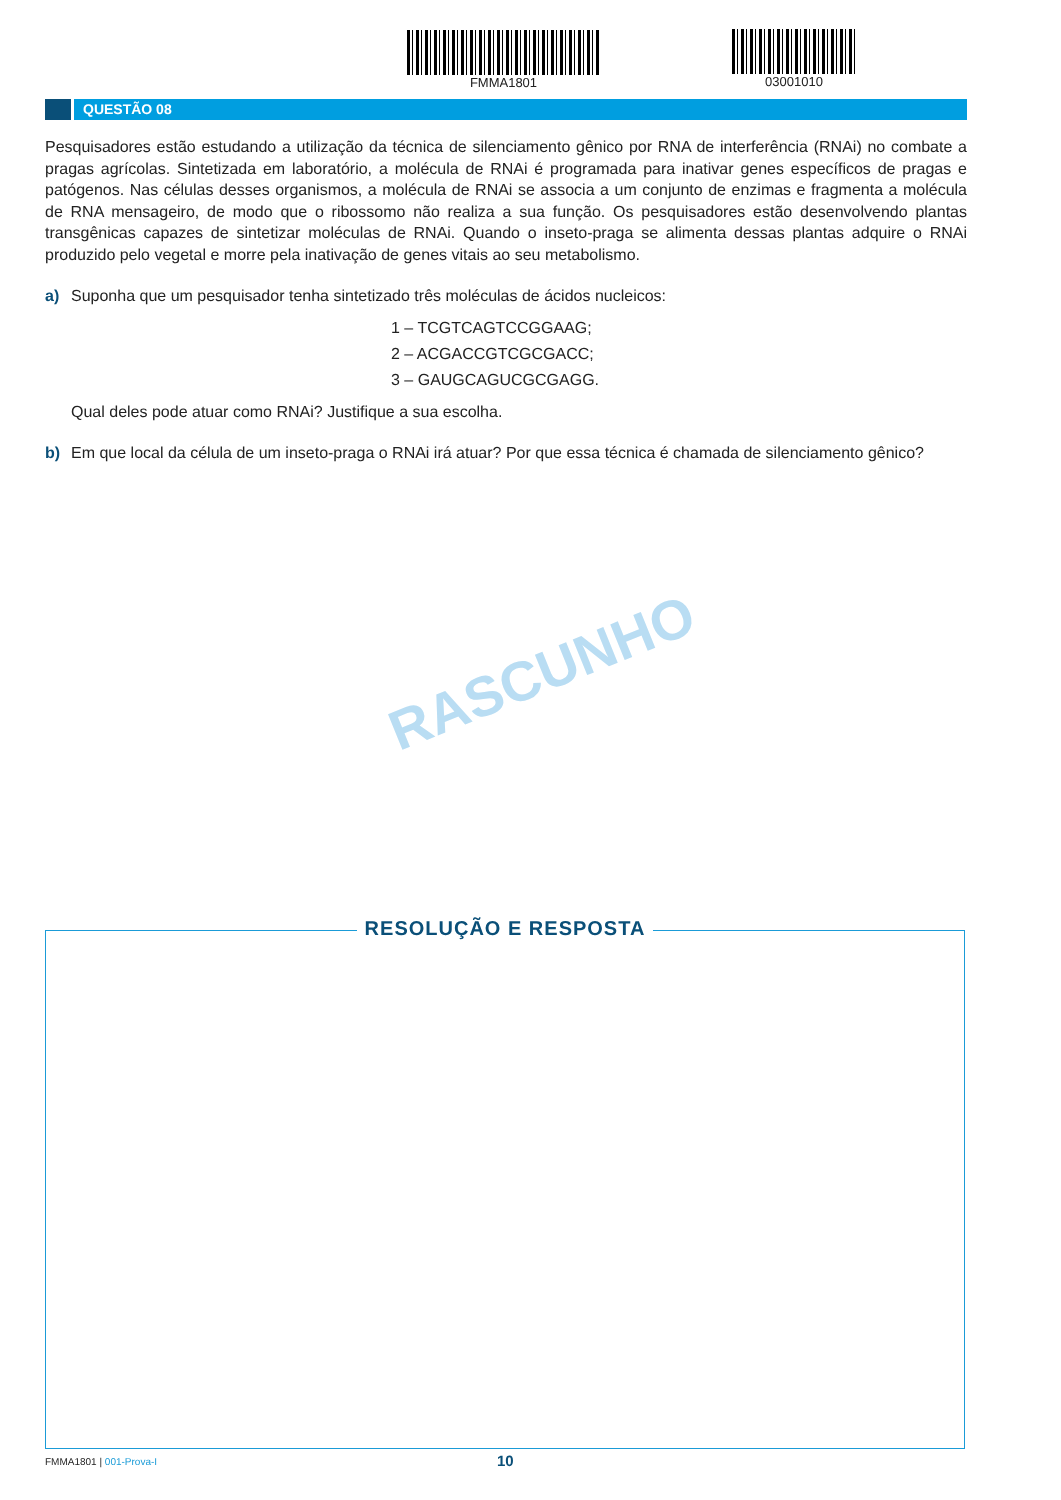FMMA1801 03001010
QUESTÃO 08
Pesquisadores estão estudando a utilização da técnica de silenciamento gênico por RNA de interferência (RNAi) no combate a pragas agrícolas. Sintetizada em laboratório, a molécula de RNAi é programada para inativar genes específicos de pragas e patógenos. Nas células desses organismos, a molécula de RNAi se associa a um conjunto de enzimas e fragmenta a molécula de RNA mensageiro, de modo que o ribossomo não realiza a sua função. Os pesquisadores estão desenvolvendo plantas transgênicas capazes de sintetizar moléculas de RNAi. Quando o inseto-praga se alimenta dessas plantas adquire o RNAi produzido pelo vegetal e morre pela inativação de genes vitais ao seu metabolismo.
a) Suponha que um pesquisador tenha sintetizado três moléculas de ácidos nucleicos:
1 – TCGTCAGTCCGGAAG;
2 – ACGACCGTCGCGACC;
3 – GAUGCAGUCGCGAGG.
Qual deles pode atuar como RNAi? Justifique a sua escolha.
b) Em que local da célula de um inseto-praga o RNAi irá atuar? Por que essa técnica é chamada de silenciamento gênico?
RASCUNHO
RESOLUÇÃO E RESPOSTA
FMMA1801 | 001-Prova-I 10